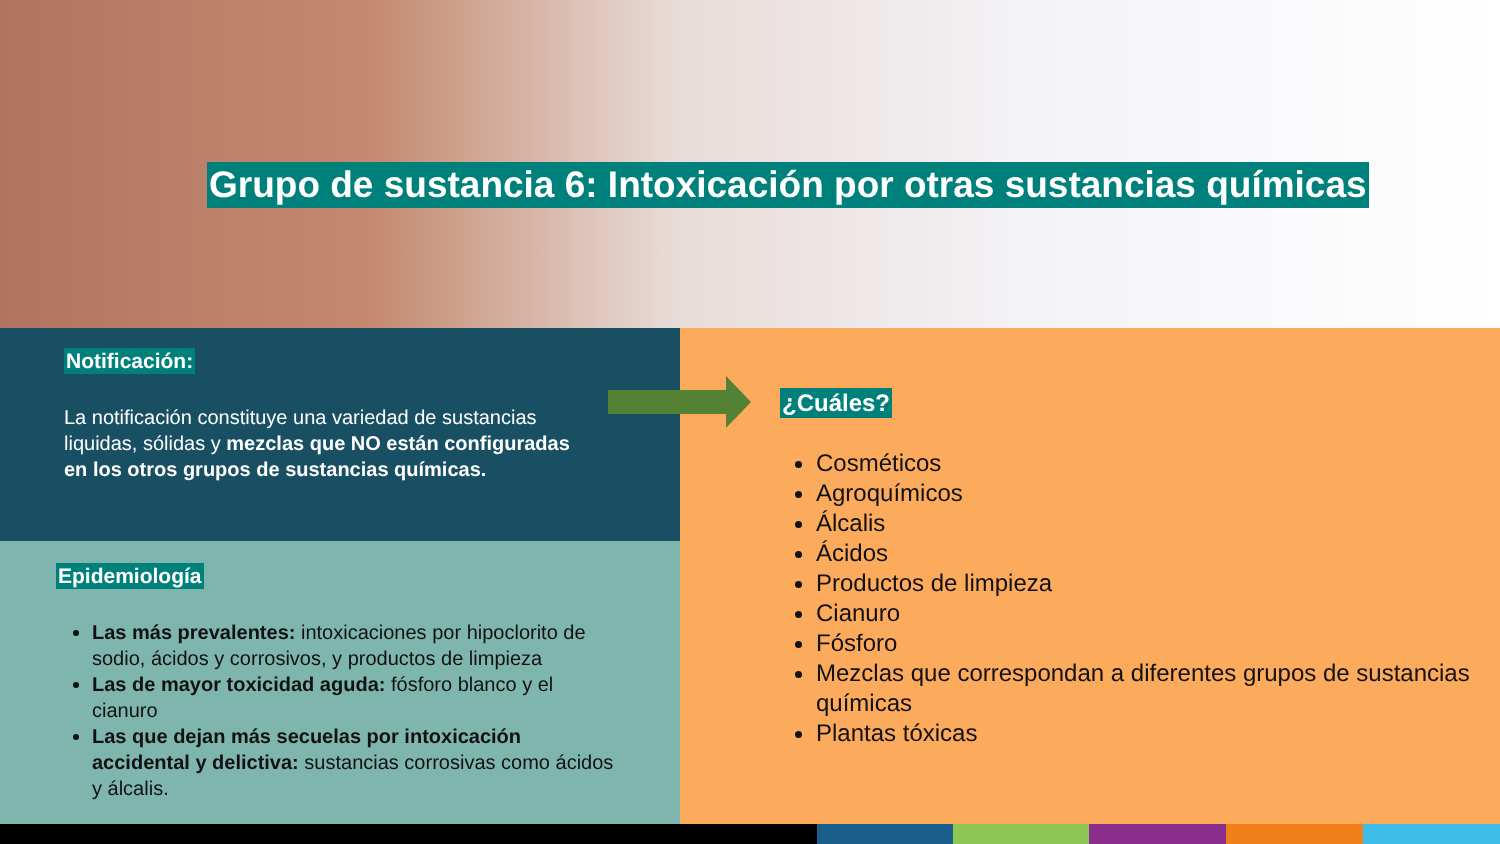Grupo de sustancia 6: Intoxicación por otras sustancias químicas
Notificación:
La notificación constituye una variedad de sustancias liquidas, sólidas y mezclas que NO están configuradas en los otros grupos de sustancias químicas.
Epidemiología
Las más prevalentes: intoxicaciones por hipoclorito de sodio, ácidos y corrosivos, y productos de limpieza
Las de mayor toxicidad aguda: fósforo blanco y el cianuro
Las que dejan más secuelas por intoxicación accidental y delictiva: sustancias corrosivas como ácidos y álcalis.
¿Cuáles?
Cosméticos
Agroquímicos
Álcalis
Ácidos
Productos de limpieza
Cianuro
Fósforo
Mezclas que correspondan a diferentes grupos de sustancias químicas
Plantas tóxicas